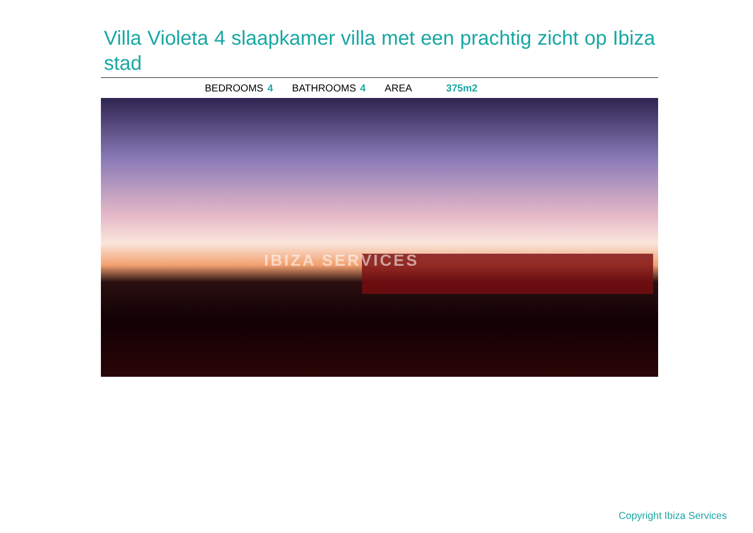Villa Violeta 4 slaapkamer villa met een prachtig zicht op Ibiza stad
BEDROOMS 4 BATHROOMS 4 AREA 375m2
IBIZA SERVICES
Copyright Ibiza Services